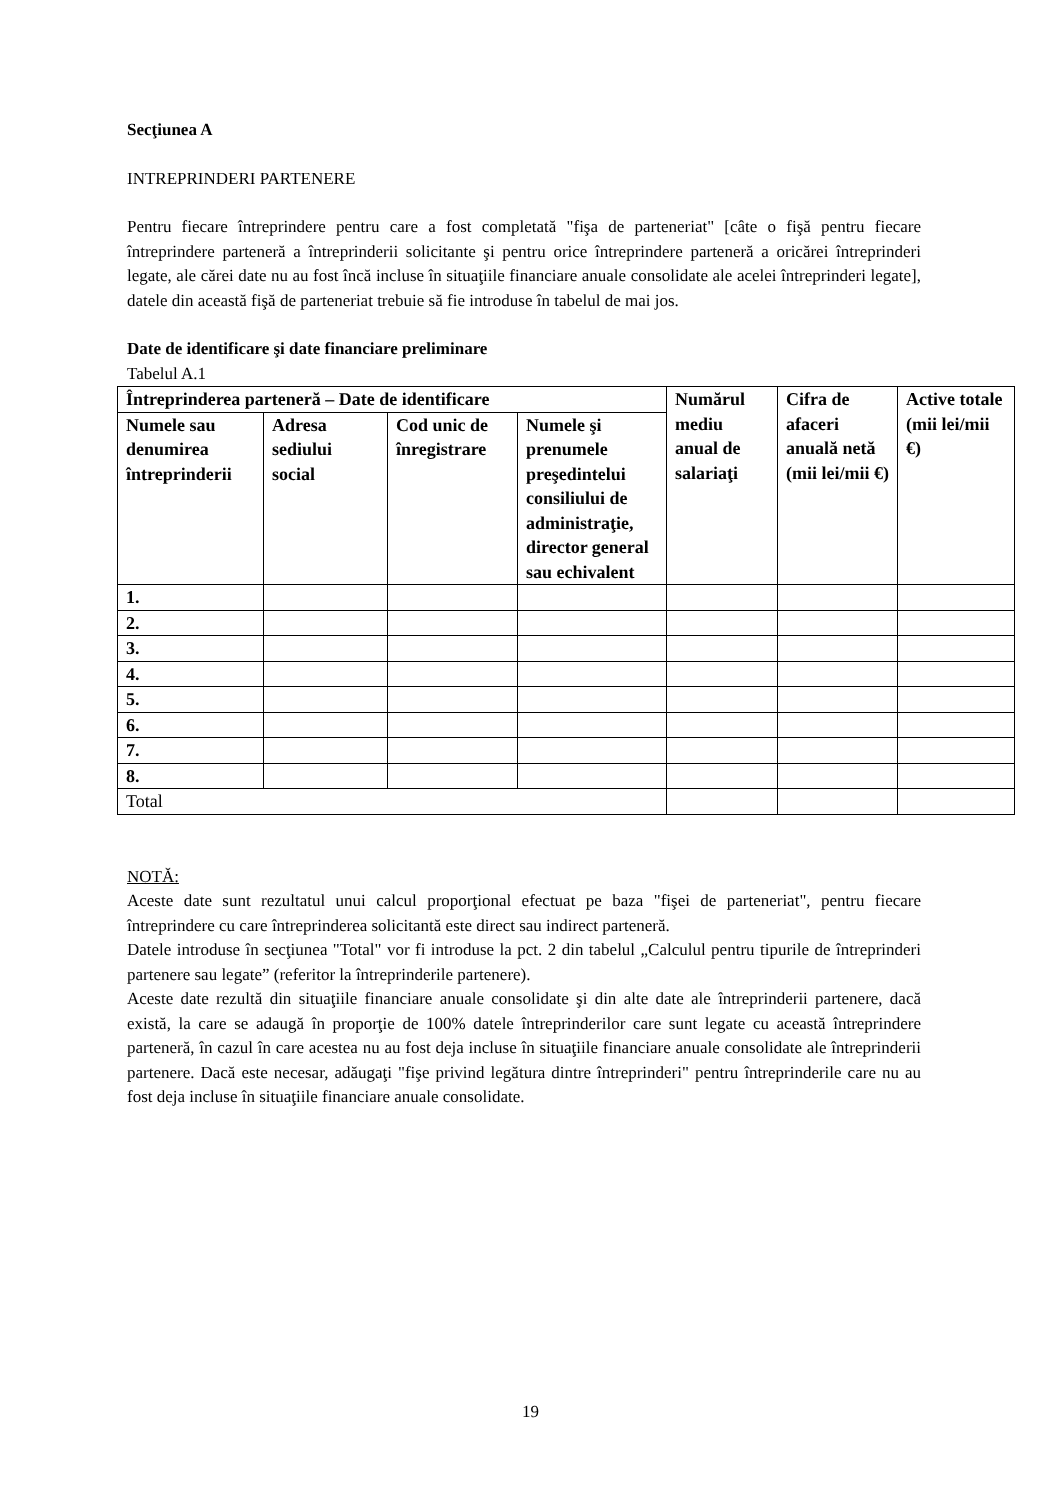Secţiunea A
INTREPRINDERI PARTENERE
Pentru fiecare întreprindere pentru care a fost completată "fişa de parteneriat" [câte o fişă pentru fiecare întreprindere parteneră a întreprinderii solicitante şi pentru orice întreprindere parteneră a oricărei întreprinderi legate, ale cărei date nu au fost încă incluse în situaţiile financiare anuale consolidate ale acelei întreprinderi legate], datele din această fişă de parteneriat trebuie să fie introduse în tabelul de mai jos.
Date de identificare şi date financiare preliminare
Tabelul A.1
| Întreprinderea parteneră – Date de identificare | | | | Numărul mediu anual de salariaţi | Cifra de afaceri anuală netă (mii lei/mii €) | Active totale (mii lei/mii €) |
| --- | --- | --- | --- | --- | --- | --- |
| Numele sau denumirea întreprinderii | Adresa sediului social | Cod unic de înregistrare | Numele şi prenumele preşedintelui consiliului de administraţie, director general sau echivalent | | | |
| 1. | | | | | | |
| 2. | | | | | | |
| 3. | | | | | | |
| 4. | | | | | | |
| 5. | | | | | | |
| 6. | | | | | | |
| 7. | | | | | | |
| 8. | | | | | | |
| Total | | | | | | |
NOTĂ:
Aceste date sunt rezultatul unui calcul proporţional efectuat pe baza "fişei de parteneriat", pentru fiecare întreprindere cu care întreprinderea solicitantă este direct sau indirect parteneră.
Datele introduse în secţiunea "Total" vor fi introduse la pct. 2 din tabelul „Calculul pentru tipurile de întreprinderi partenere sau legate” (referitor la întreprinderile partenere).
Aceste date rezultă din situaţiile financiare anuale consolidate şi din alte date ale întreprinderii partenere, dacă există, la care se adaugă în proporţie de 100% datele întreprinderilor care sunt legate cu această întreprindere parteneră, în cazul în care acestea nu au fost deja incluse în situaţiile financiare anuale consolidate ale întreprinderii partenere. Dacă este necesar, adăugaţi "fişe privind legătura dintre întreprinderi" pentru întreprinderile care nu au fost deja incluse în situaţiile financiare anuale consolidate.
19